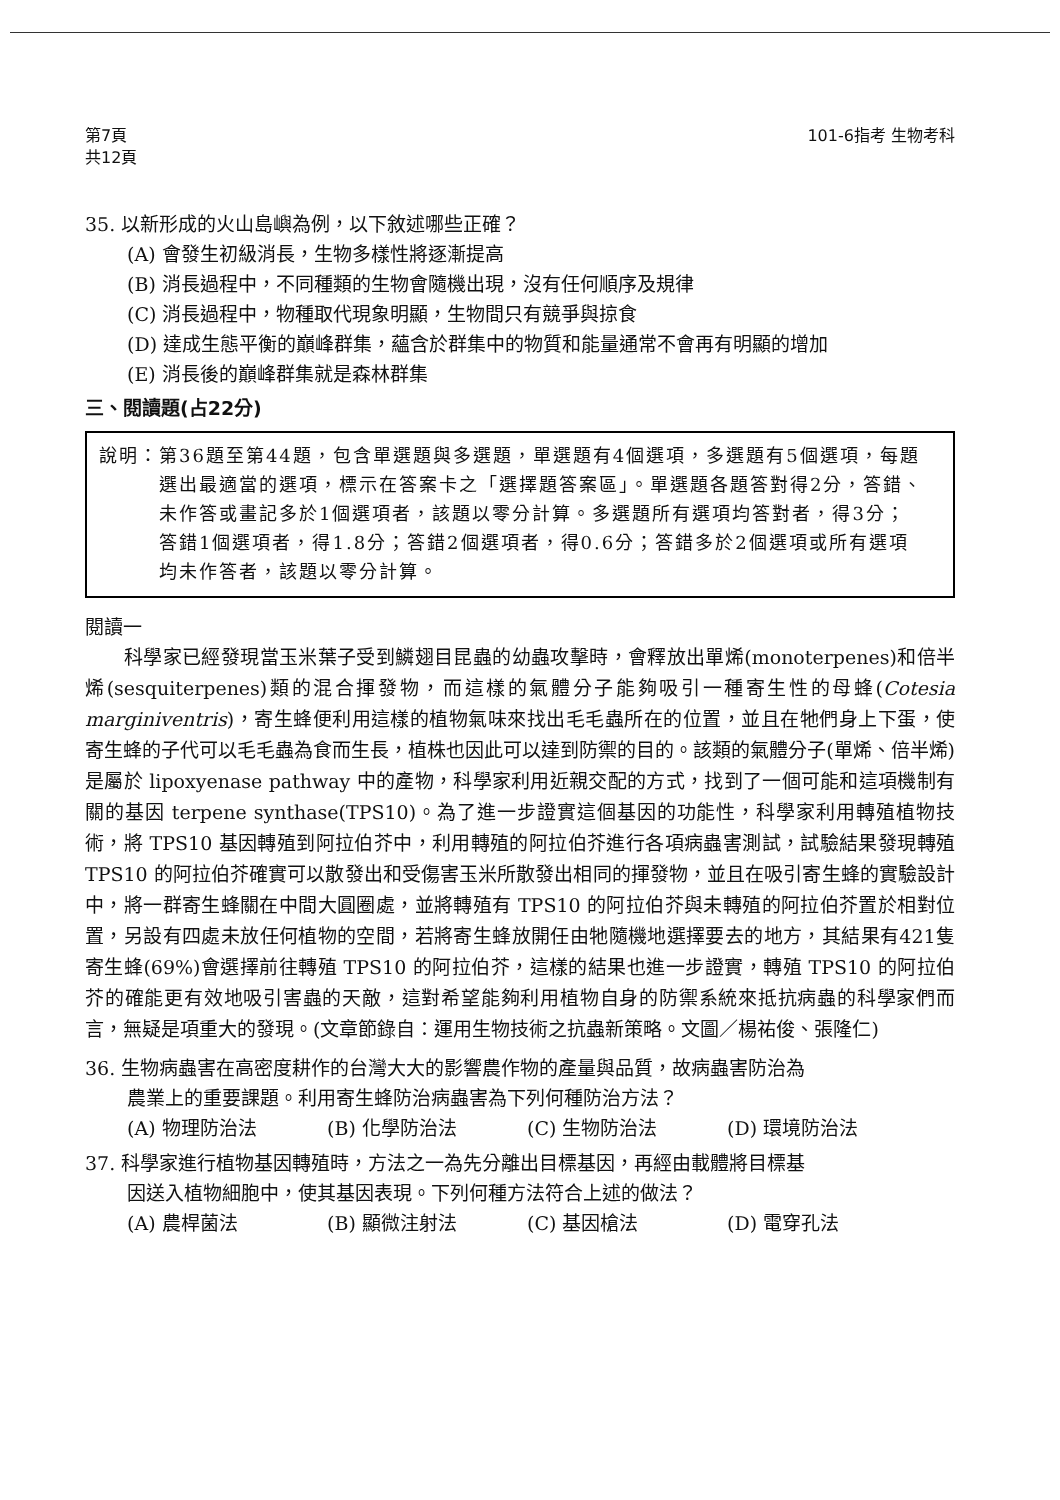第7頁
共12頁
101-6指考 生物考科
35. 以新形成的火山島嶼為例，以下敘述哪些正確？
(A) 會發生初級消長，生物多樣性將逐漸提高
(B) 消長過程中，不同種類的生物會隨機出現，沒有任何順序及規律
(C) 消長過程中，物種取代現象明顯，生物間只有競爭與掠食
(D) 達成生態平衡的巔峰群集，蘊含於群集中的物質和能量通常不會再有明顯的增加
(E) 消長後的巔峰群集就是森林群集
三、閱讀題(占22分)
說明： 第36題至第44題，包含單選題與多選題，單選題有4個選項，多選題有5個選項，每題選出最適當的選項，標示在答案卡之「選擇題答案區」。單選題各題答對得2分，答錯、未作答或畫記多於1個選項者，該題以零分計算。多選題所有選項均答對者，得3分；答錯1個選項者，得1.8分；答錯2個選項者，得0.6分；答錯多於2個選項或所有選項均未作答者，該題以零分計算。
閱讀一
　　科學家已經發現當玉米葉子受到鱗翅目昆蟲的幼蟲攻擊時，會釋放出單烯(monoterpenes)和倍半烯(sesquiterpenes)類的混合揮發物，而這樣的氣體分子能夠吸引一種寄生性的母蜂(Cotesia marginiventris)，寄生蜂便利用這樣的植物氣味來找出毛毛蟲所在的位置，並且在牠們身上下蛋，使寄生蜂的子代可以毛毛蟲為食而生長，植株也因此可以達到防禦的目的。該類的氣體分子(單烯、倍半烯)是屬於 lipoxyenase pathway 中的產物，科學家利用近親交配的方式，找到了一個可能和這項機制有關的基因 terpene synthase(TPS10)。為了進一步證實這個基因的功能性，科學家利用轉殖植物技術，將 TPS10 基因轉殖到阿拉伯芥中，利用轉殖的阿拉伯芥進行各項病蟲害測試，試驗結果發現轉殖 TPS10 的阿拉伯芥確實可以散發出和受傷害玉米所散發出相同的揮發物，並且在吸引寄生蜂的實驗設計中，將一群寄生蜂關在中間大圓圈處，並將轉殖有 TPS10 的阿拉伯芥與未轉殖的阿拉伯芥置於相對位置，另設有四處未放任何植物的空間，若將寄生蜂放開任由牠隨機地選擇要去的地方，其結果有421隻寄生蜂(69%)會選擇前往轉殖 TPS10 的阿拉伯芥，這樣的結果也進一步證實，轉殖 TPS10 的阿拉伯芥的確能更有效地吸引害蟲的天敵，這對希望能夠利用植物自身的防禦系統來抵抗病蟲的科學家們而言，無疑是項重大的發現。(文章節錄自：運用生物技術之抗蟲新策略。文圖／楊祐俊、張隆仁)
36. 生物病蟲害在高密度耕作的台灣大大的影響農作物的產量與品質，故病蟲害防治為
農業上的重要課題。利用寄生蜂防治病蟲害為下列何種防治方法？
(A) 物理防治法 (B) 化學防治法 (C) 生物防治法 (D) 環境防治法
37. 科學家進行植物基因轉殖時，方法之一為先分離出目標基因，再經由載體將目標基
因送入植物細胞中，使其基因表現。下列何種方法符合上述的做法？
(A) 農桿菌法 (B) 顯微注射法 (C) 基因槍法 (D) 電穿孔法